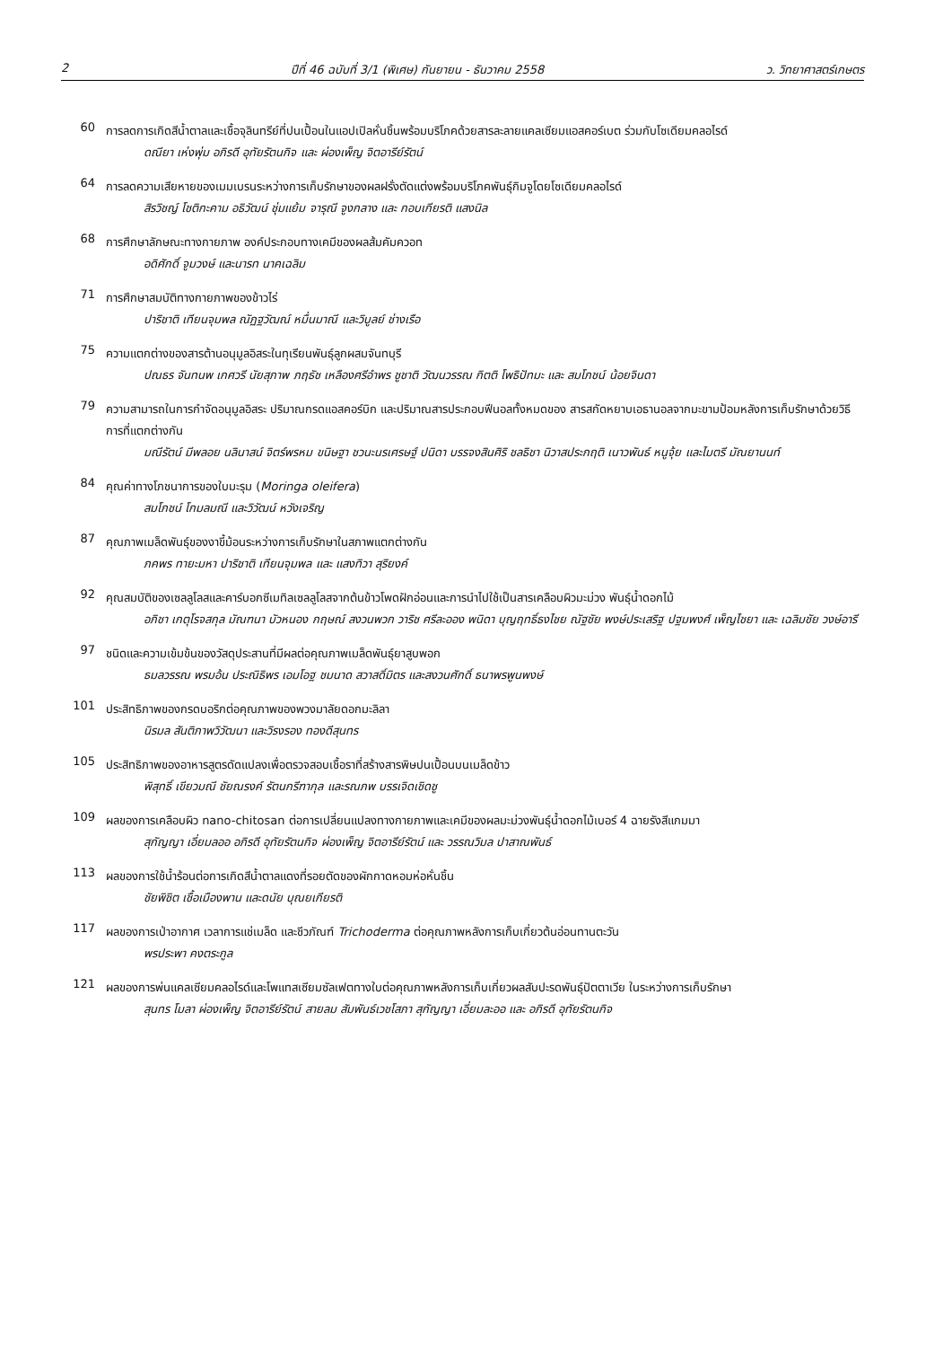2 ปีที่ 46 ฉบับที่ 3/1 (พิเศษ) กันยายน - ธันวาคม 2558 ว. วิทยาศาสตร์เกษตร
60
การลดการเกิดสีน้ำตาลและเชื้อจุลินทรีย์ที่ปนเปื้อนในแอปเปิลหั่นชิ้นพร้อมบริโภคด้วยสารละลายแคลเซียมแอสคอร์เบต ร่วมกับโซเดียมคลอไรด์
ดณียา เห่งพุ่ม อภิรดี อุทัยรัตนกิจ และ ผ่องเพ็ญ จิตอารีย์รัตน์
64
การลดความเสียหายของเมมเบรนระหว่างการเก็บรักษาของผลฝรั่งตัดแต่งพร้อมบริโภคพันธุ์กิมจูโดยโซเดียมคลอไรด์
สิรวิชญ์ โชติกะคาม อธิวัฒน์ ชุ่มแย้ม จารุณี จูงกลาง และ กอบเกียรติ แสงนิล
68
การศึกษาลักษณะทางกายภาพ องค์ประกอบทางเคมีของผลส้มคัมควอท
อดิศักดิ์ จูมวงษ์ และนารท นาคเฉลิม
71
การศึกษาสมบัติทางกายภาพของข้าวไร่
ปาริชาติ เทียนจุมพล ณัฏฐวัฒณ์ หมื่นมาณี และวิบูลย์ ช่างเรือ
75
ความแตกต่างของสารต้านอนุมูลอิสระในทุเรียนพันธุ์ลูกผสมจันทบุรี
ปณธร จันทนพ เกศวรี นัยสุภาพ ภฤธัช เหลืองศรีอำพร ชูชาติ วัฒนวรรณ กิตติ โพธิปัทมะ และ สมโภชน์ น้อยจินดา
79
ความสามารถในการกำจัดอนุมูลอิสระ ปริมาณกรดแอสคอร์บิก และปริมาณสารประกอบฟีนอลทั้งหมดของ สารสกัดหยาบเอธานอลจากมะขามป้อมหลังการเก็บรักษาด้วยวิธีการที่แตกต่างกัน
มณีรัตน์ มีพลอย นลินาสน์ จิตร์พรหม ขนิษฐา ชวนะนรเศรษฐ์ ปนิดา บรรจงสินศิริ ชลธิชา นิวาสประกฤติ เนาวพันธ์ หนูจุ้ย และไมตรี มัณยานนท์
84
คุณค่าทางโภชนาการของใบมะรุม (Moringa oleifera)
สมโภชน์ โกมลมณี และวิวัฒน์ หวังเจริญ
87
คุณภาพเมล็ดพันธุ์ของงาขี้ม้อนระหว่างการเก็บรักษาในสภาพแตกต่างกัน
ภคพร ทายะมหา ปาริชาติ เทียนจุมพล และ แสงทิวา สุริยงค์
92
คุณสมบัติของเซลลูโลสและคาร์บอกซีเมทิลเซลลูโลสจากต้นข้าวโพดฝักอ่อนและการนำไปใช้เป็นสารเคลือบผิวมะม่วง พันธุ์น้ำดอกไม้
อภิชา เกตุโรจสกุล มัณฑนา บัวหนอง กฤษณ์ สงวนพวก วาริช ศรีละออง พนิดา บุญฤทธิ์ธงไชย ณัฐชัย พงษ์ประเสริฐ ปฐมพงศ์ เพ็ญไชยา และ เฉลิมชัย วงษ์อารี
97
ชนิดและความเข้มข้นของวัสดุประสานที่มีผลต่อคุณภาพเมล็ดพันธุ์ยาสูบพอก
ธมลวรรณ พรมอ้น ประณิธิพร เอมโอฐ ชมนาด สวาสดิ์มิตร และสงวนศักดิ์ ธนาพรพูนพงษ์
101
ประสิทธิภาพของกรดบอริกต่อคุณภาพของพวงมาลัยดอกมะลิลา
นิรมล สันติภาพวิวัฒนา และวิรงรอง ทองดีสุนทร
105
ประสิทธิภาพของอาหารสูตรดัดแปลงเพื่อตรวจสอบเชื้อราที่สร้างสารพิษปนเปื้อนบนเมล็ดข้าว
พิสุทธิ์ เขียวมณี ชัยณรงค์ รัตนกรีฑากุล และรณภพ บรรเจิดเชิดชู
109
ผลของการเคลือบผิว nano-chitosan ต่อการเปลี่ยนแปลงทางกายภาพและเคมีของผลมะม่วงพันธุ์น้ำดอกไม้เบอร์ 4 ฉายรังสีแกมมา
สุกัญญา เอี่ยมลออ อภิรดี อุทัยรัตนกิจ ผ่องเพ็ญ จิตอารีย์รัตน์ และ วรรณวิมล ปาสาณพันธ์
113
ผลของการใช้น้ำร้อนต่อการเกิดสีน้ำตาลแดงที่รอยตัดของผักกาดหอมห่อหั่นชิ้น
ชัยพิชิต เชื้อเมืองพาน และดนัย บุณยเกียรติ
117
ผลของการเป่าอากาศ เวลาการแช่เมล็ด และชีวภัณฑ์ Trichoderma ต่อคุณภาพหลังการเก็บเกี่ยวต้นอ่อนทานตะวัน
พรประพา คงตระกูล
121
ผลของการพ่นแคลเซียมคลอไรด์และโพแทสเซียมซัลเฟตทางใบต่อคุณภาพหลังการเก็บเกี่ยวผลสับปะรดพันธุ์ปัตตาเวีย ในระหว่างการเก็บรักษา
สุนทร โมลา ผ่องเพ็ญ จิตอารีย์รัตน์ สายลม สัมพันธ์เวชโสภา สุกัญญา เอี่ยมละออ และ อภิรดี อุทัยรัตนกิจ